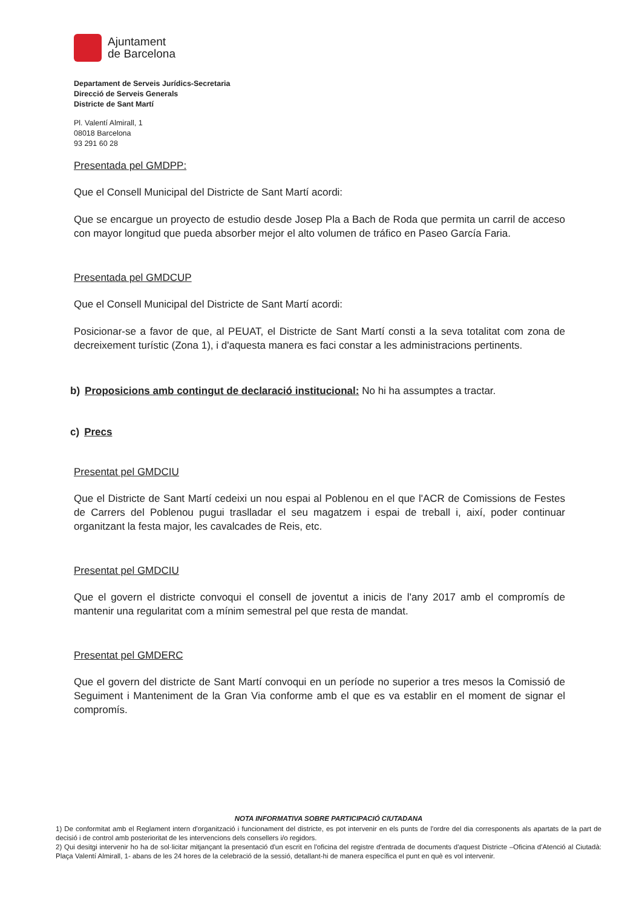Ajuntament
de Barcelona
Departament de Serveis Jurídics-Secretaria
Direcció de Serveis Generals
Districte de Sant Martí
Pl. Valentí Almirall, 1
08018 Barcelona
93 291 60 28
Presentada pel GMDPP:
Que el Consell Municipal del Districte de Sant Martí acordi:
Que se encargue un proyecto de estudio desde Josep Pla a Bach de Roda que permita un carril de acceso con mayor longitud que pueda absorber mejor el alto volumen de tráfico en Paseo García Faria.
Presentada pel GMDCUP
Que el Consell Municipal del Districte de Sant Martí acordi:
Posicionar-se a favor de que, al PEUAT, el Districte de Sant Martí consti a la seva totalitat com zona de decreixement turístic (Zona 1), i d'aquesta manera es faci constar a les administracions pertinents.
b) Proposicions amb contingut de declaració institucional: No hi ha assumptes a tractar.
c) Precs
Presentat pel GMDCIU
Que el Districte de Sant Martí cedeixi un nou espai al Poblenou en el que l'ACR de Comissions de Festes de Carrers del Poblenou pugui traslladar el seu magatzem i espai de treball i, així, poder continuar organitzant la festa major, les cavalcades de Reis, etc.
Presentat pel GMDCIU
Que el govern el districte convoqui el consell de joventut a inicis de l'any 2017 amb el compromís de mantenir una regularitat com a mínim semestral pel que resta de mandat.
Presentat pel GMDERC
Que el govern del districte de Sant Martí convoqui en un període no superior a tres mesos la Comissió de Seguiment i Manteniment de la Gran Via conforme amb el que es va establir en el moment de signar el compromís.
NOTA INFORMATIVA SOBRE PARTICIPACIÓ CIUTADANA
1) De conformitat amb el Reglament intern d'organització i funcionament del districte, es pot intervenir en els punts de l'ordre del dia corresponents als apartats de la part de decisió i de control amb posterioritat de les intervencions dels consellers i/o regidors.
2) Qui desitgi intervenir ho ha de sol·licitar mitjançant la presentació d'un escrit en l'oficina del registre d'entrada de documents d'aquest Districte –Oficina d'Atenció al Ciutadà: Plaça Valentí Almirall, 1- abans de les 24 hores de la celebració de la sessió, detallant-hi de manera específica el punt en què es vol intervenir.